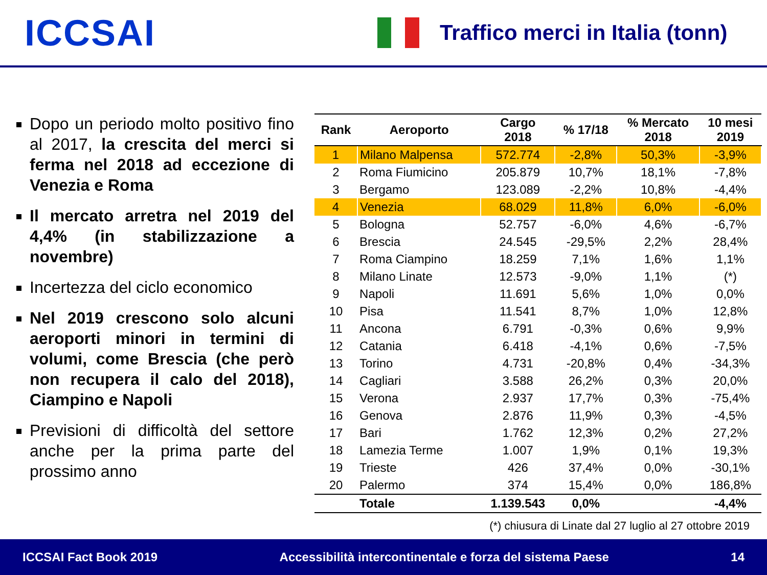ICCSAI
Traffico merci in Italia (tonn)
Dopo un periodo molto positivo fino al 2017, la crescita del merci si ferma nel 2018 ad eccezione di Venezia e Roma
Il mercato arretra nel 2019 del 4,4% (in stabilizzazione a novembre)
Incertezza del ciclo economico
Nel 2019 crescono solo alcuni aeroporti minori in termini di volumi, come Brescia (che però non recupera il calo del 2018), Ciampino e Napoli
Previsioni di difficoltà del settore anche per la prima parte del prossimo anno
| Rank | Aeroporto | Cargo 2018 | % 17/18 | % Mercato 2018 | 10 mesi 2019 |
| --- | --- | --- | --- | --- | --- |
| 1 | Milano Malpensa | 572.774 | -2,8% | 50,3% | -3,9% |
| 2 | Roma Fiumicino | 205.879 | 10,7% | 18,1% | -7,8% |
| 3 | Bergamo | 123.089 | -2,2% | 10,8% | -4,4% |
| 4 | Venezia | 68.029 | 11,8% | 6,0% | -6,0% |
| 5 | Bologna | 52.757 | -6,0% | 4,6% | -6,7% |
| 6 | Brescia | 24.545 | -29,5% | 2,2% | 28,4% |
| 7 | Roma Ciampino | 18.259 | 7,1% | 1,6% | 1,1% |
| 8 | Milano Linate | 12.573 | -9,0% | 1,1% | (*) |
| 9 | Napoli | 11.691 | 5,6% | 1,0% | 0,0% |
| 10 | Pisa | 11.541 | 8,7% | 1,0% | 12,8% |
| 11 | Ancona | 6.791 | -0,3% | 0,6% | 9,9% |
| 12 | Catania | 6.418 | -4,1% | 0,6% | -7,5% |
| 13 | Torino | 4.731 | -20,8% | 0,4% | -34,3% |
| 14 | Cagliari | 3.588 | 26,2% | 0,3% | 20,0% |
| 15 | Verona | 2.937 | 17,7% | 0,3% | -75,4% |
| 16 | Genova | 2.876 | 11,9% | 0,3% | -4,5% |
| 17 | Bari | 1.762 | 12,3% | 0,2% | 27,2% |
| 18 | Lamezia Terme | 1.007 | 1,9% | 0,1% | 19,3% |
| 19 | Trieste | 426 | 37,4% | 0,0% | -30,1% |
| 20 | Palermo | 374 | 15,4% | 0,0% | 186,8% |
| | Totale | 1.139.543 | 0,0% | | -4,4% |
(*) chiusura di Linate dal 27 luglio al 27 ottobre 2019
ICCSAI Fact Book 2019 Accessibilità intercontinentale e forza del sistema Paese 14